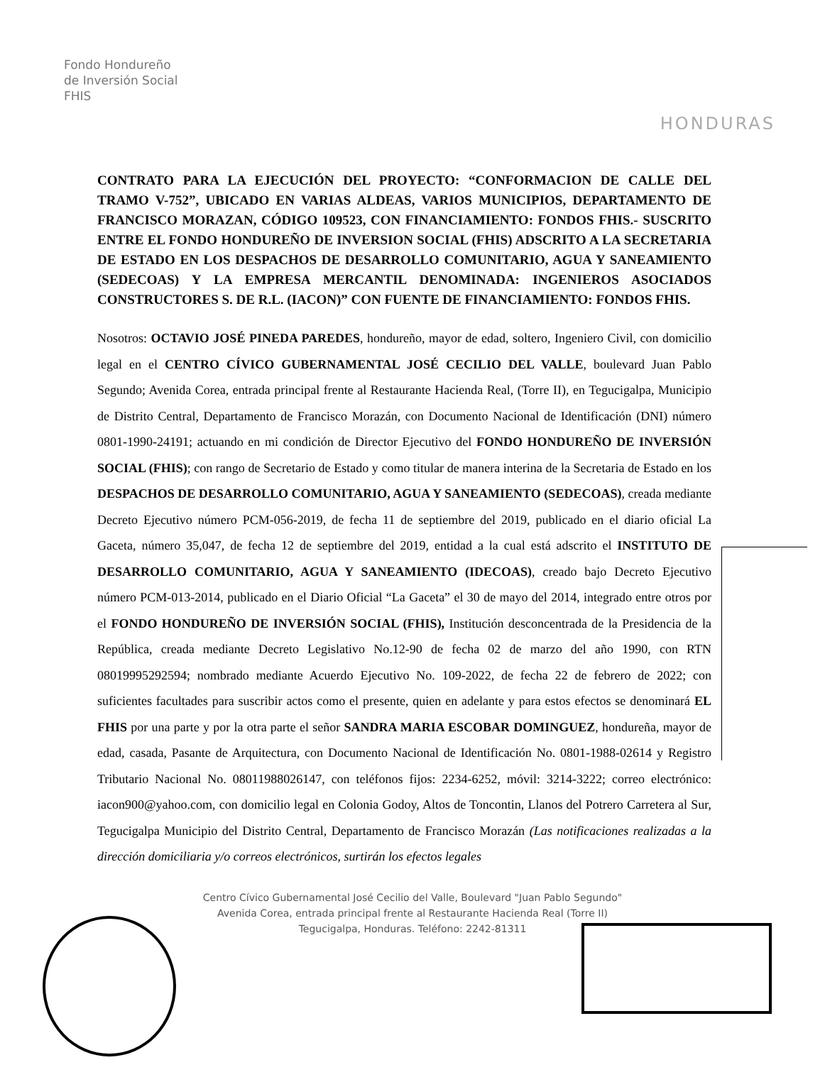Fondo Hondureño
de Inversión Social
FHIS
HONDURAS
CONTRATO PARA LA EJECUCIÓN DEL PROYECTO: “CONFORMACION DE CALLE DEL TRAMO V-752”, UBICADO EN VARIAS ALDEAS, VARIOS MUNICIPIOS, DEPARTAMENTO DE FRANCISCO MORAZAN, CÓDIGO 109523, CON FINANCIAMIENTO: FONDOS FHIS.- SUSCRITO ENTRE EL FONDO HONDUREÑO DE INVERSION SOCIAL (FHIS) ADSCRITO A LA SECRETARIA DE ESTADO EN LOS DESPACHOS DE DESARROLLO COMUNITARIO, AGUA Y SANEAMIENTO (SEDECOAS) Y LA EMPRESA MERCANTIL DENOMINADA: INGENIEROS ASOCIADOS CONSTRUCTORES S. DE R.L. (IACON)” CON FUENTE DE FINANCIAMIENTO: FONDOS FHIS.
Nosotros: OCTAVIO JOSÉ PINEDA PAREDES, hondureño, mayor de edad, soltero, Ingeniero Civil, con domicilio legal en el CENTRO CÍVICO GUBERNAMENTAL JOSÉ CECILIO DEL VALLE, boulevard Juan Pablo Segundo; Avenida Corea, entrada principal frente al Restaurante Hacienda Real, (Torre II), en Tegucigalpa, Municipio de Distrito Central, Departamento de Francisco Morazán, con Documento Nacional de Identificación (DNI) número 0801-1990-24191; actuando en mi condición de Director Ejecutivo del FONDO HONDUREÑO DE INVERSIÓN SOCIAL (FHIS); con rango de Secretario de Estado y como titular de manera interina de la Secretaria de Estado en los DESPACHOS DE DESARROLLO COMUNITARIO, AGUA Y SANEAMIENTO (SEDECOAS), creada mediante Decreto Ejecutivo número PCM-056-2019, de fecha 11 de septiembre del 2019, publicado en el diario oficial La Gaceta, número 35,047, de fecha 12 de septiembre del 2019, entidad a la cual está adscrito el INSTITUTO DE DESARROLLO COMUNITARIO, AGUA Y SANEAMIENTO (IDECOAS), creado bajo Decreto Ejecutivo número PCM-013-2014, publicado en el Diario Oficial “La Gaceta” el 30 de mayo del 2014, integrado entre otros por el FONDO HONDUREÑO DE INVERSIÓN SOCIAL (FHIS), Institución desconcentrada de la Presidencia de la República, creada mediante Decreto Legislativo No.12-90 de fecha 02 de marzo del año 1990, con RTN 08019995292594; nombrado mediante Acuerdo Ejecutivo No. 109-2022, de fecha 22 de febrero de 2022; con suficientes facultades para suscribir actos como el presente, quien en adelante y para estos efectos se denominará EL FHIS por una parte y por la otra parte el señor SANDRA MARIA ESCOBAR DOMINGUEZ, hondureña, mayor de edad, casada, Pasante de Arquitectura, con Documento Nacional de Identificación No. 0801-1988-02614 y Registro Tributario Nacional No. 08011988026147, con teléfonos fijos: 2234-6252, móvil: 3214-3222; correo electrónico: iacon900@yahoo.com, con domicilio legal en Colonia Godoy, Altos de Toncontin, Llanos del Potrero Carretera al Sur, Tegucigalpa Municipio del Distrito Central, Departamento de Francisco Morazán (Las notificaciones realizadas a la dirección domiciliaria y/o correos electrónicos, surtirán los efectos legales
Centro Cívico Gubernamental José Cecilio del Valle, Boulevard "Juan Pablo Segundo"
Avenida Corea, entrada principal frente al Restaurante Hacienda Real (Torre II)
Tegucigalpa, Honduras. Teléfono: 2242-81311